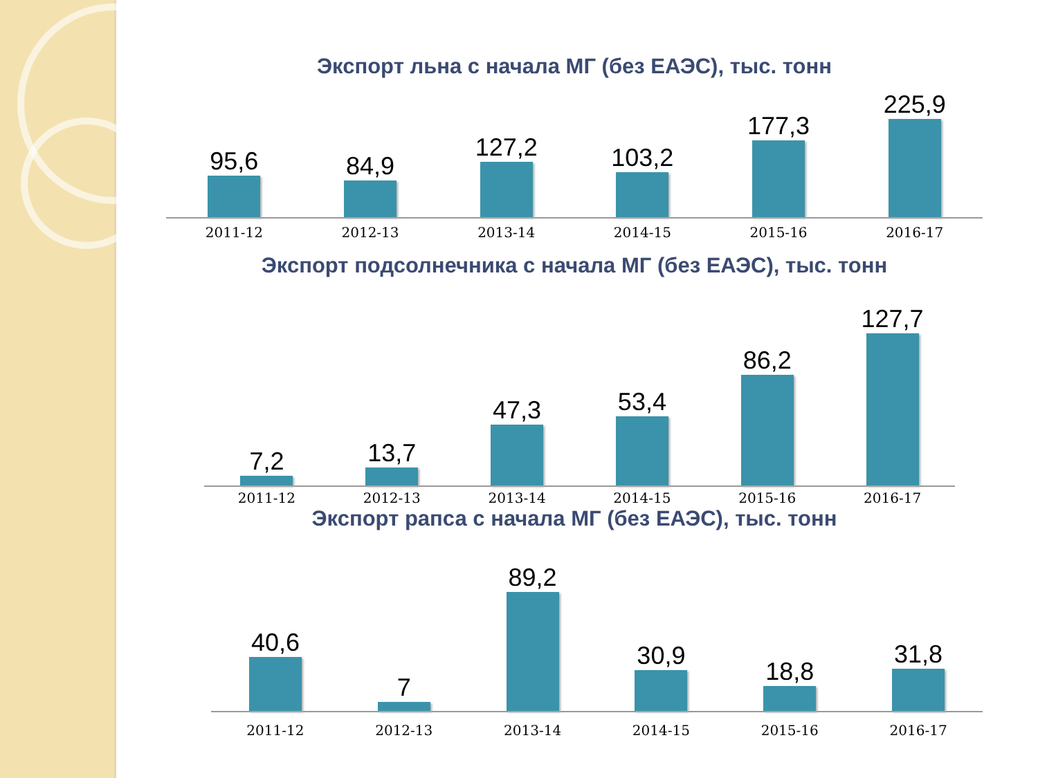Экспорт льна с начала МГ (без ЕАЭС), тыс. тонн
95,6
84,9
127,2
103,2
177,3
225,9
2011-12 2012-13 2013-14 2014-15 2015-16 2016-17
Экспорт подсолнечника с начала МГ (без ЕАЭС), тыс. тонн
7,2
13,7
47,3
53,4
86,2
127,7
2011-12 2012-13 2013-14 2014-15 2015-16 2016-17
Экспорт рапса с начала МГ (без ЕАЭС), тыс. тонн
40,6
7
89,2
30,9
18,8
31,8
2011-12 2012-13 2013-14 2014-15 2015-16 2016-17